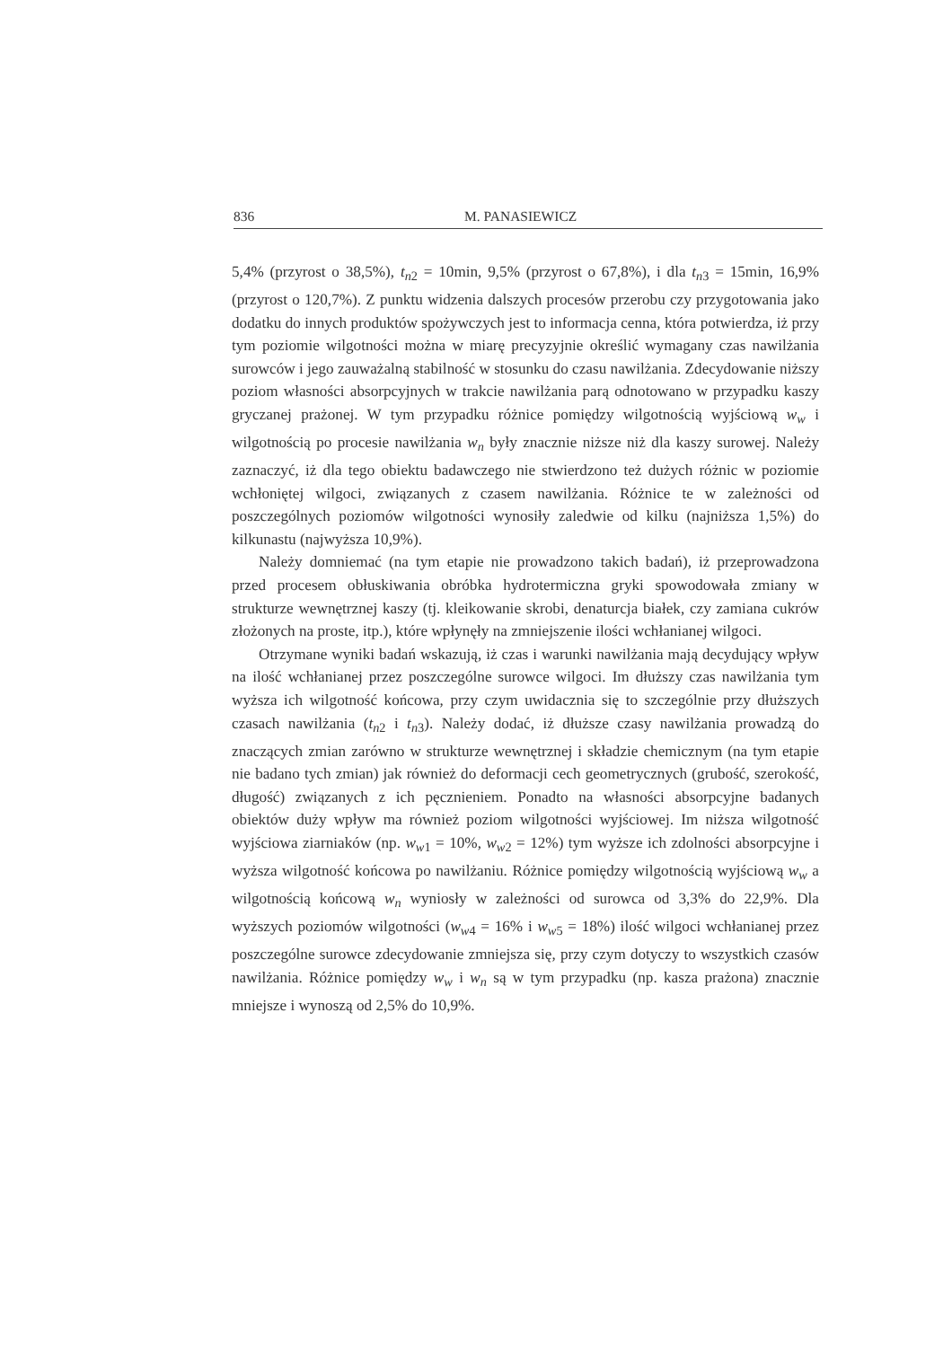836 M. PANASIEWICZ
5,4% (przyrost o 38,5%), t<sub>n2</sub> = 10min, 9,5% (przyrost o 67,8%), i dla t<sub>n3</sub> = 15min, 16,9% (przyrost o 120,7%). Z punktu widzenia dalszych procesów przerobu czy przygotowania jako dodatku do innych produktów spożywczych jest to informacja cenna, która potwierdza, iż przy tym poziomie wilgotności można w miarę precyzyjnie określić wymagany czas nawilżania surowców i jego zauważalną stabilność w stosunku do czasu nawilżania. Zdecydowanie niższy poziom własności absorpcyjnych w trakcie nawilżania parą odnotowano w przypadku kaszy gryczanej prażonej. W tym przypadku różnice pomiędzy wilgotnością wyjściową w<sub>w</sub> i wilgotnością po procesie nawilżania w<sub>n</sub> były znacznie niższe niż dla kaszy surowej. Należy zaznaczyć, iż dla tego obiektu badawczego nie stwierdzono też dużych różnic w poziomie wchłoniętej wilgoci, związanych z czasem nawilżania. Różnice te w zależności od poszczególnych poziomów wilgotności wynosiły zaledwie od kilku (najniższa 1,5%) do kilkunastu (najwyższa 10,9%).
Należy domniemać (na tym etapie nie prowadzono takich badań), iż przeprowadzona przed procesem obłuskiwania obróbka hydrotermiczna gryki spowodowała zmiany w strukturze wewnętrznej kaszy (tj. kleikowanie skrobi, denaturcja białek, czy zamiana cukrów złożonych na proste, itp.), które wpłynęły na zmniejszenie ilości wchłanianej wilgoci.
Otrzymane wyniki badań wskazują, iż czas i warunki nawilżania mają decydujący wpływ na ilość wchłanianej przez poszczególne surowce wilgoci. Im dłuższy czas nawilżania tym wyższa ich wilgotność końcowa, przy czym uwidacznia się to szczególnie przy dłuższych czasach nawilżania (t<sub>n2</sub> i t<sub>n3</sub>). Należy dodać, iż dłuższe czasy nawilżania prowadzą do znaczących zmian zarówno w strukturze wewnętrznej i składzie chemicznym (na tym etapie nie badano tych zmian) jak również do deformacji cech geometrycznych (grubość, szerokość, długość) związanych z ich pęcznieniem. Ponadto na własności absorpcyjne badanych obiektów duży wpływ ma również poziom wilgotności wyjściowej. Im niższa wilgotność wyjściowa ziarniaków (np. w<sub>w1</sub> = 10%, w<sub>w2</sub> = 12%) tym wyższe ich zdolności absorpcyjne i wyższa wilgotność końcowa po nawilżaniu. Różnice pomiędzy wilgotnością wyjściową w<sub>w</sub> a wilgotnością końcową w<sub>n</sub> wyniosły w zależności od surowca od 3,3% do 22,9%. Dla wyższych poziomów wilgotności (w<sub>w4</sub> = 16% i w<sub>w5</sub> = 18%) ilość wilgoci wchłanianej przez poszczególne surowce zdecydowanie zmniejsza się, przy czym dotyczy to wszystkich czasów nawilżania. Różnice pomiędzy w<sub>w</sub> i w<sub>n</sub> są w tym przypadku (np. kasza prażona) znacznie mniejsze i wynoszą od 2,5% do 10,9%.